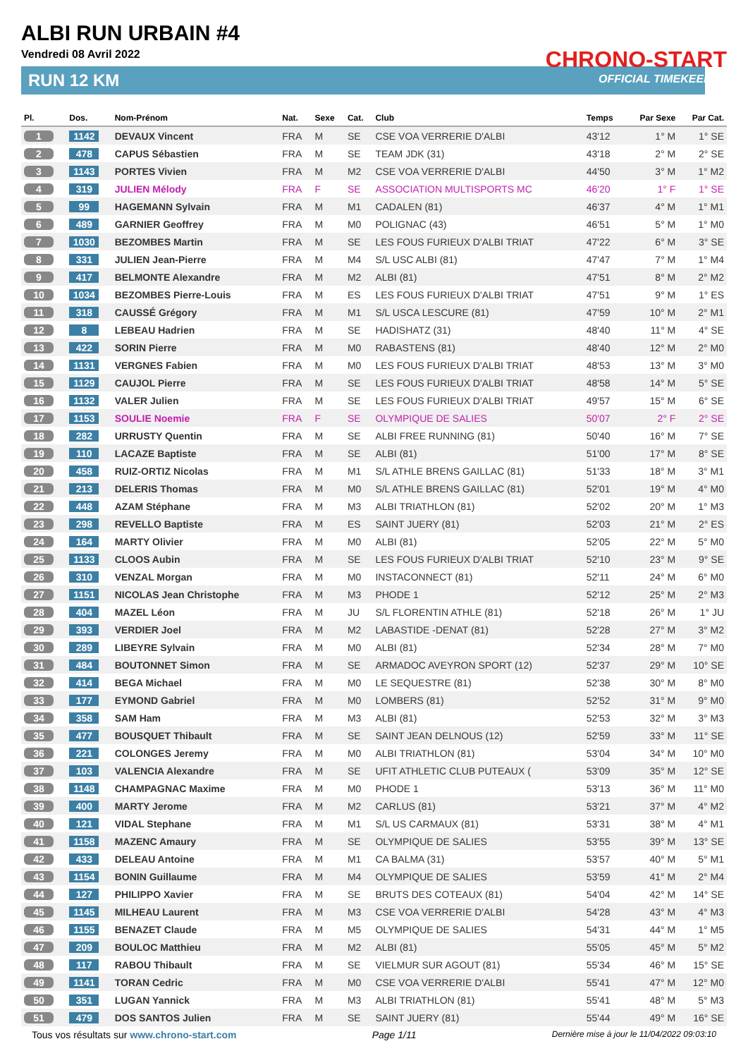ALBI RUN URBAIN #4
Vendredi 08 Avril 2022
RUN 12 KM
CHRONO-START
OFFICIAL TIMEKEEPER
| Pl. | Dos. | Nom-Prénom | Nat. | Sexe | Cat. | Club | Temps | Par Sexe | Par Cat. |
| --- | --- | --- | --- | --- | --- | --- | --- | --- | --- |
| 1 | 1142 | DEVAUX Vincent | FRA | M | SE | CSE VOA VERRERIE D'ALBI | 43'12 | 1° M | 1° SE |
| 2 | 478 | CAPUS Sébastien | FRA | M | SE | TEAM JDK (31) | 43'18 | 2° M | 2° SE |
| 3 | 1143 | PORTES Vivien | FRA | M | M2 | CSE VOA VERRERIE D'ALBI | 44'50 | 3° M | 1° M2 |
| 4 | 319 | JULIEN Mélody | FRA | F | SE | ASSOCIATION MULTISPORTS MC | 46'20 | 1° F | 1° SE |
| 5 | 99 | HAGEMANN Sylvain | FRA | M | M1 | CADALEN (81) | 46'37 | 4° M | 1° M1 |
| 6 | 489 | GARNIER Geoffrey | FRA | M | M0 | POLIGNAC (43) | 46'51 | 5° M | 1° M0 |
| 7 | 1030 | BEZOMBES Martin | FRA | M | SE | LES FOUS FURIEUX D'ALBI TRIAT | 47'22 | 6° M | 3° SE |
| 8 | 331 | JULIEN Jean-Pierre | FRA | M | M4 | S/L USC ALBI (81) | 47'47 | 7° M | 1° M4 |
| 9 | 417 | BELMONTE Alexandre | FRA | M | M2 | ALBI (81) | 47'51 | 8° M | 2° M2 |
| 10 | 1034 | BEZOMBES Pierre-Louis | FRA | M | ES | LES FOUS FURIEUX D'ALBI TRIAT | 47'51 | 9° M | 1° ES |
| 11 | 318 | CAUSSÉ Grégory | FRA | M | M1 | S/L USCA LESCURE (81) | 47'59 | 10° M | 2° M1 |
| 12 | 8 | LEBEAU Hadrien | FRA | M | SE | HADISHATZ (31) | 48'40 | 11° M | 4° SE |
| 13 | 422 | SORIN Pierre | FRA | M | M0 | RABASTENS (81) | 48'40 | 12° M | 2° M0 |
| 14 | 1131 | VERGNES Fabien | FRA | M | M0 | LES FOUS FURIEUX D'ALBI TRIAT | 48'53 | 13° M | 3° M0 |
| 15 | 1129 | CAUJOL Pierre | FRA | M | SE | LES FOUS FURIEUX D'ALBI TRIAT | 48'58 | 14° M | 5° SE |
| 16 | 1132 | VALER Julien | FRA | M | SE | LES FOUS FURIEUX D'ALBI TRIAT | 49'57 | 15° M | 6° SE |
| 17 | 1153 | SOULIE Noemie | FRA | F | SE | OLYMPIQUE DE SALIES | 50'07 | 2° F | 2° SE |
| 18 | 282 | URRUSTY Quentin | FRA | M | SE | ALBI FREE RUNNING (81) | 50'40 | 16° M | 7° SE |
| 19 | 110 | LACAZE Baptiste | FRA | M | SE | ALBI (81) | 51'00 | 17° M | 8° SE |
| 20 | 458 | RUIZ-ORTIZ Nicolas | FRA | M | M1 | S/L ATHLE BRENS GAILLAC (81) | 51'33 | 18° M | 3° M1 |
| 21 | 213 | DELERIS Thomas | FRA | M | M0 | S/L ATHLE BRENS GAILLAC (81) | 52'01 | 19° M | 4° M0 |
| 22 | 448 | AZAM Stéphane | FRA | M | M3 | ALBI TRIATHLON (81) | 52'02 | 20° M | 1° M3 |
| 23 | 298 | REVELLO Baptiste | FRA | M | ES | SAINT JUERY (81) | 52'03 | 21° M | 2° ES |
| 24 | 164 | MARTY Olivier | FRA | M | M0 | ALBI (81) | 52'05 | 22° M | 5° M0 |
| 25 | 1133 | CLOOS Aubin | FRA | M | SE | LES FOUS FURIEUX D'ALBI TRIAT | 52'10 | 23° M | 9° SE |
| 26 | 310 | VENZAL Morgan | FRA | M | M0 | INSTACONNECT (81) | 52'11 | 24° M | 6° M0 |
| 27 | 1151 | NICOLAS Jean Christophe | FRA | M | M3 | PHODE 1 | 52'12 | 25° M | 2° M3 |
| 28 | 404 | MAZEL Léon | FRA | M | JU | S/L FLORENTIN ATHLE (81) | 52'18 | 26° M | 1° JU |
| 29 | 393 | VERDIER Joel | FRA | M | M2 | LABASTIDE -DENAT (81) | 52'28 | 27° M | 3° M2 |
| 30 | 289 | LIBEYRE Sylvain | FRA | M | M0 | ALBI (81) | 52'34 | 28° M | 7° M0 |
| 31 | 484 | BOUTONNET Simon | FRA | M | SE | ARMADOC AVEYRON SPORT (12) | 52'37 | 29° M | 10° SE |
| 32 | 414 | BEGA Michael | FRA | M | M0 | LE SEQUESTRE (81) | 52'38 | 30° M | 8° M0 |
| 33 | 177 | EYMOND Gabriel | FRA | M | M0 | LOMBERS (81) | 52'52 | 31° M | 9° M0 |
| 34 | 358 | SAM Ham | FRA | M | M3 | ALBI (81) | 52'53 | 32° M | 3° M3 |
| 35 | 477 | BOUSQUET Thibault | FRA | M | SE | SAINT JEAN DELNOUS (12) | 52'59 | 33° M | 11° SE |
| 36 | 221 | COLONGES Jeremy | FRA | M | M0 | ALBI TRIATHLON (81) | 53'04 | 34° M | 10° M0 |
| 37 | 103 | VALENCIA Alexandre | FRA | M | SE | UFIT ATHLETIC CLUB PUTEAUX ( | 53'09 | 35° M | 12° SE |
| 38 | 1148 | CHAMPAGNAC Maxime | FRA | M | M0 | PHODE 1 | 53'13 | 36° M | 11° M0 |
| 39 | 400 | MARTY Jerome | FRA | M | M2 | CARLUS (81) | 53'21 | 37° M | 4° M2 |
| 40 | 121 | VIDAL Stephane | FRA | M | M1 | S/L US CARMAUX (81) | 53'31 | 38° M | 4° M1 |
| 41 | 1158 | MAZENC Amaury | FRA | M | SE | OLYMPIQUE DE SALIES | 53'55 | 39° M | 13° SE |
| 42 | 433 | DELEAU Antoine | FRA | M | M1 | CA BALMA (31) | 53'57 | 40° M | 5° M1 |
| 43 | 1154 | BONIN Guillaume | FRA | M | M4 | OLYMPIQUE DE SALIES | 53'59 | 41° M | 2° M4 |
| 44 | 127 | PHILIPPO Xavier | FRA | M | SE | BRUTS DES COTEAUX (81) | 54'04 | 42° M | 14° SE |
| 45 | 1145 | MILHEAU Laurent | FRA | M | M3 | CSE VOA VERRERIE D'ALBI | 54'28 | 43° M | 4° M3 |
| 46 | 1155 | BENAZET Claude | FRA | M | M5 | OLYMPIQUE DE SALIES | 54'31 | 44° M | 1° M5 |
| 47 | 209 | BOULOC Matthieu | FRA | M | M2 | ALBI (81) | 55'05 | 45° M | 5° M2 |
| 48 | 117 | RABOU Thibault | FRA | M | SE | VIELMUR SUR AGOUT (81) | 55'34 | 46° M | 15° SE |
| 49 | 1141 | TORAN Cedric | FRA | M | M0 | CSE VOA VERRERIE D'ALBI | 55'41 | 47° M | 12° M0 |
| 50 | 351 | LUGAN Yannick | FRA | M | M3 | ALBI TRIATHLON (81) | 55'41 | 48° M | 5° M3 |
| 51 | 479 | DOS SANTOS Julien | FRA | M | SE | SAINT JUERY (81) | 55'44 | 49° M | 16° SE |
Tous vos résultats sur www.chrono-start.com Page 1/11 Dernière mise à jour le 11/04/2022 09:03:10